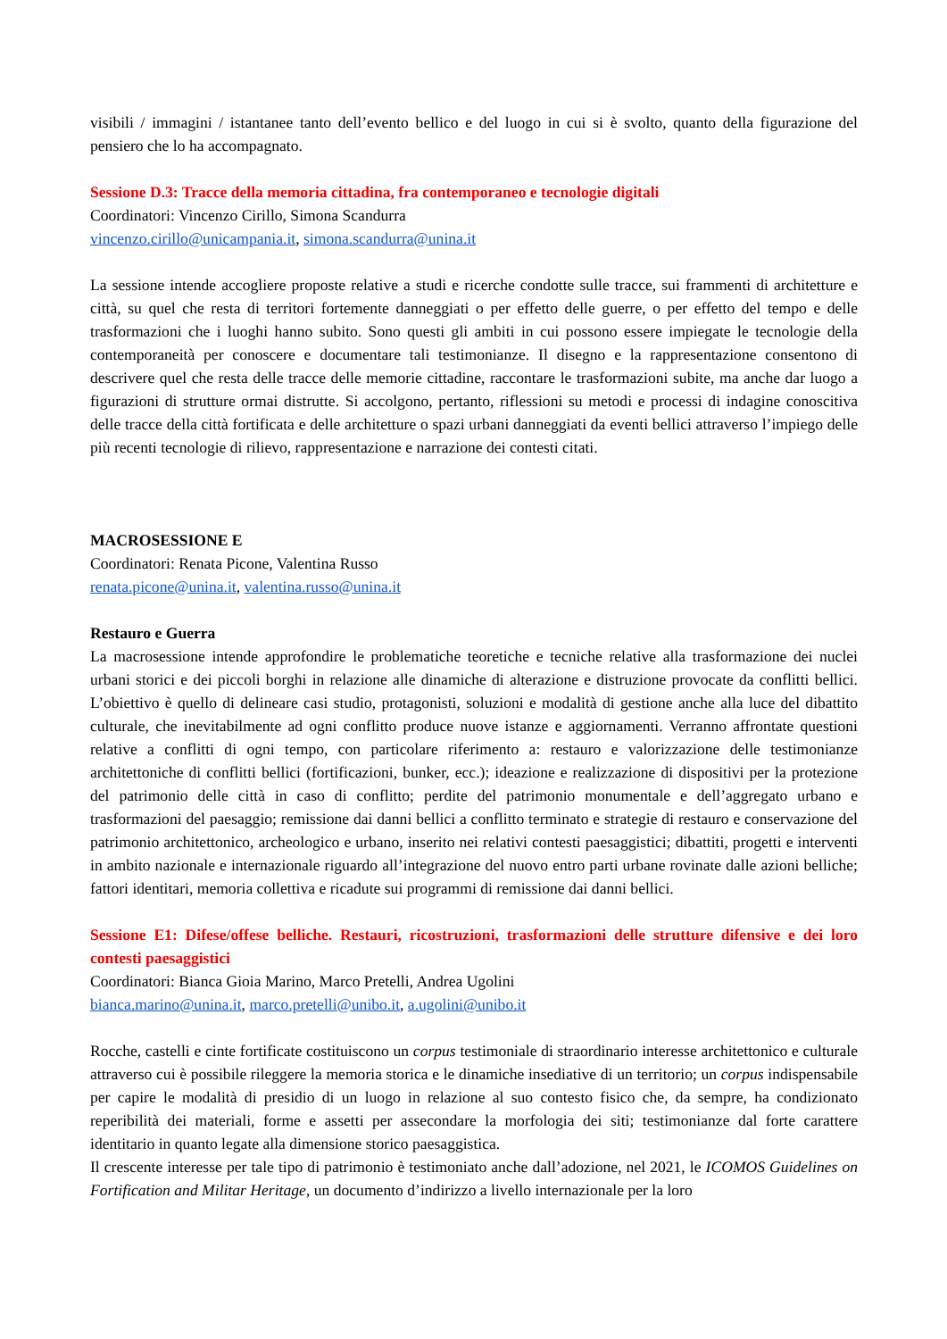visibili / immagini / istantanee tanto dell’evento bellico e del luogo in cui si è svolto, quanto della figurazione del pensiero che lo ha accompagnato.
Sessione D.3: Tracce della memoria cittadina, fra contemporaneo e tecnologie digitali
Coordinatori: Vincenzo Cirillo, Simona Scandurra
vincenzo.cirillo@unicampania.it, simona.scandurra@unina.it
La sessione intende accogliere proposte relative a studi e ricerche condotte sulle tracce, sui frammenti di architetture e città, su quel che resta di territori fortemente danneggiati o per effetto delle guerre, o per effetto del tempo e delle trasformazioni che i luoghi hanno subito. Sono questi gli ambiti in cui possono essere impiegate le tecnologie della contemporaneità per conoscere e documentare tali testimonianze. Il disegno e la rappresentazione consentono di descrivere quel che resta delle tracce delle memorie cittadine, raccontare le trasformazioni subite, ma anche dar luogo a figurazioni di strutture ormai distrutte. Si accolgono, pertanto, riflessioni su metodi e processi di indagine conoscitiva delle tracce della città fortificata e delle architetture o spazi urbani danneggiati da eventi bellici attraverso l’impiego delle più recenti tecnologie di rilievo, rappresentazione e narrazione dei contesti citati.
MACROSESSIONE E
Coordinatori: Renata Picone, Valentina Russo
renata.picone@unina.it, valentina.russo@unina.it
Restauro e Guerra
La macrosessione intende approfondire le problematiche teoretiche e tecniche relative alla trasformazione dei nuclei urbani storici e dei piccoli borghi in relazione alle dinamiche di alterazione e distruzione provocate da conflitti bellici. L’obiettivo è quello di delineare casi studio, protagonisti, soluzioni e modalità di gestione anche alla luce del dibattito culturale, che inevitabilmente ad ogni conflitto produce nuove istanze e aggiornamenti. Verranno affrontate questioni relative a conflitti di ogni tempo, con particolare riferimento a: restauro e valorizzazione delle testimonianze architettoniche di conflitti bellici (fortificazioni, bunker, ecc.); ideazione e realizzazione di dispositivi per la protezione del patrimonio delle città in caso di conflitto; perdite del patrimonio monumentale e dell’aggregato urbano e trasformazioni del paesaggio; remissione dai danni bellici a conflitto terminato e strategie di restauro e conservazione del patrimonio architettonico, archeologico e urbano, inserito nei relativi contesti paesaggistici; dibattiti, progetti e interventi in ambito nazionale e internazionale riguardo all’integrazione del nuovo entro parti urbane rovinate dalle azioni belliche; fattori identitari, memoria collettiva e ricadute sui programmi di remissione dai danni bellici.
Sessione E1: Difese/offese belliche. Restauri, ricostruzioni, trasformazioni delle strutture difensive e dei loro contesti paesaggistici
Coordinatori: Bianca Gioia Marino, Marco Pretelli, Andrea Ugolini
bianca.marino@unina.it, marco.pretelli@unibo.it, a.ugolini@unibo.it
Rocche, castelli e cinte fortificate costituiscono un corpus testimoniale di straordinario interesse architettonico e culturale attraverso cui è possibile rileggere la memoria storica e le dinamiche insediative di un territorio; un corpus indispensabile per capire le modalità di presidio di un luogo in relazione al suo contesto fisico che, da sempre, ha condizionato reperibilità dei materiali, forme e assetti per assecondare la morfologia dei siti; testimonianze dal forte carattere identitario in quanto legate alla dimensione storico paesaggistica.
Il crescente interesse per tale tipo di patrimonio è testimoniato anche dall’adozione, nel 2021, le ICOMOS Guidelines on Fortification and Militar Heritage, un documento d’indirizzo a livello internazionale per la loro